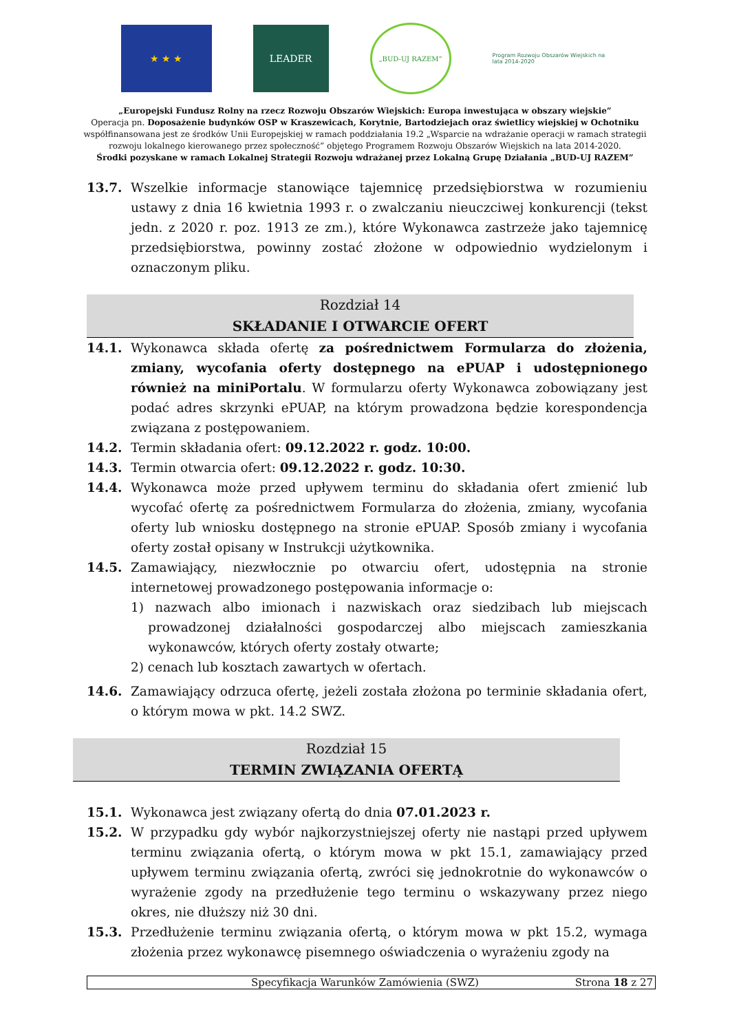★ ★ ★
LEADER
„BUD-UJ RAZEM”
Program Rozwoju Obszarów Wiejskich na lata 2014-2020
„Europejski Fundusz Rolny na rzecz Rozwoju Obszarów Wiejskich: Europa inwestująca w obszary wiejskie”
Operacja pn. Doposażenie budynków OSP w Kraszewicach, Korytnie, Bartodziejach oraz świetlicy wiejskiej w Ochotniku współfinansowana jest ze środków Unii Europejskiej w ramach poddziałania 19.2 „Wsparcie na wdrażanie operacji w ramach strategii rozwoju lokalnego kierowanego przez społeczność” objętego Programem Rozwoju Obszarów Wiejskich na lata 2014-2020.
Środki pozyskane w ramach Lokalnej Strategii Rozwoju wdrażanej przez Lokalną Grupę Działania „BUD-UJ RAZEM”
13.7. Wszelkie informacje stanowiące tajemnicę przedsiębiorstwa w rozumieniu ustawy z dnia 16 kwietnia 1993 r. o zwalczaniu nieuczciwej konkurencji (tekst jedn. z 2020 r. poz. 1913 ze zm.), które Wykonawca zastrzeże jako tajemnicę przedsiębiorstwa, powinny zostać złożone w odpowiednio wydzielonym i oznaczonym pliku.
Rozdział 14
SKŁADANIE I OTWARCIE OFERT
14.1. Wykonawca składa ofertę za pośrednictwem Formularza do złożenia, zmiany, wycofania oferty dostępnego na ePUAP i udostępnionego również na miniPortalu. W formularzu oferty Wykonawca zobowiązany jest podać adres skrzynki ePUAP, na którym prowadzona będzie korespondencja związana z postępowaniem.
14.2. Termin składania ofert: 09.12.2022 r. godz. 10:00.
14.3. Termin otwarcia ofert: 09.12.2022 r. godz. 10:30.
14.4. Wykonawca może przed upływem terminu do składania ofert zmienić lub wycofać ofertę za pośrednictwem Formularza do złożenia, zmiany, wycofania oferty lub wniosku dostępnego na stronie ePUAP. Sposób zmiany i wycofania oferty został opisany w Instrukcji użytkownika.
14.5. Zamawiający, niezwłocznie po otwarciu ofert, udostępnia na stronie internetowej prowadzonego postępowania informacje o:
1) nazwach albo imionach i nazwiskach oraz siedzibach lub miejscach prowadzonej działalności gospodarczej albo miejscach zamieszkania wykonawców, których oferty zostały otwarte;
2) cenach lub kosztach zawartych w ofertach.
14.6. Zamawiający odrzuca ofertę, jeżeli została złożona po terminie składania ofert, o którym mowa w pkt. 14.2 SWZ.
Rozdział 15
TERMIN ZWIĄZANIA OFERTĄ
15.1. Wykonawca jest związany ofertą do dnia 07.01.2023 r.
15.2. W przypadku gdy wybór najkorzystniejszej oferty nie nastąpi przed upływem terminu związania ofertą, o którym mowa w pkt 15.1, zamawiający przed upływem terminu związania ofertą, zwróci się jednokrotnie do wykonawców o wyrażenie zgody na przedłużenie tego terminu o wskazywany przez niego okres, nie dłuższy niż 30 dni.
15.3. Przedłużenie terminu związania ofertą, o którym mowa w pkt 15.2, wymaga złożenia przez wykonawcę pisemnego oświadczenia o wyrażeniu zgody na
Specyfikacja Warunków Zamówienia (SWZ) Strona 18 z 27